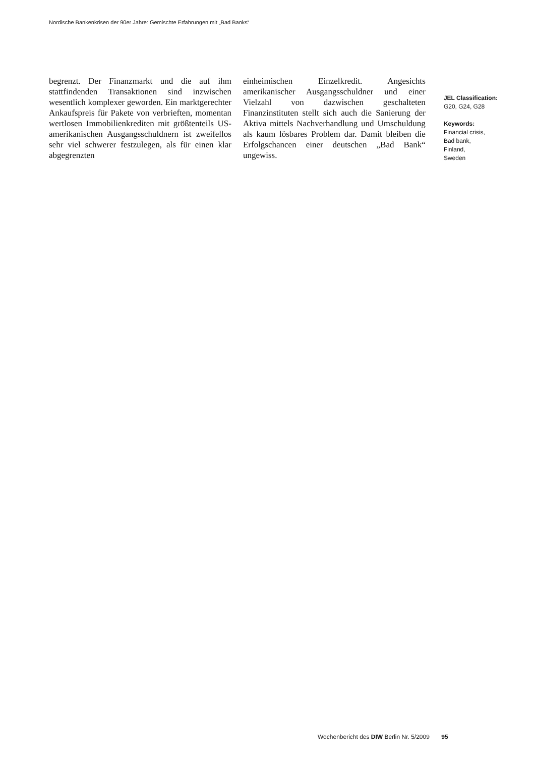Nordische Bankenkrisen der 90er Jahre: Gemischte Erfahrungen mit „Bad Banks“
begrenzt. Der Finanzmarkt und die auf ihm stattfindenden Transaktionen sind inzwischen wesentlich komplexer geworden. Ein marktgerechter Ankaufspreis für Pakete von verbrieften, momentan wertlosen Immobilienkrediten mit größtenteils US-amerikanischen Ausgangsschuldnern ist zweifellos sehr viel schwerer festzulegen, als für einen klar abgegrenzten
einheimischen Einzelkredit. Angesichts amerikanischer Ausgangsschuldner und einer Vielzahl von dazwischen geschalteten Finanzinstituten stellt sich auch die Sanierung der Aktiva mittels Nachverhandlung und Umschuldung als kaum lösbares Problem dar. Damit bleiben die Erfolgschancen einer deutschen „Bad Bank“ ungewiss.
JEL Classification:
G20, G24, G28
Keywords:
Financial crisis,
Bad bank,
Finland,
Sweden
Wochenbericht des DIW Berlin Nr. 5/2009 95